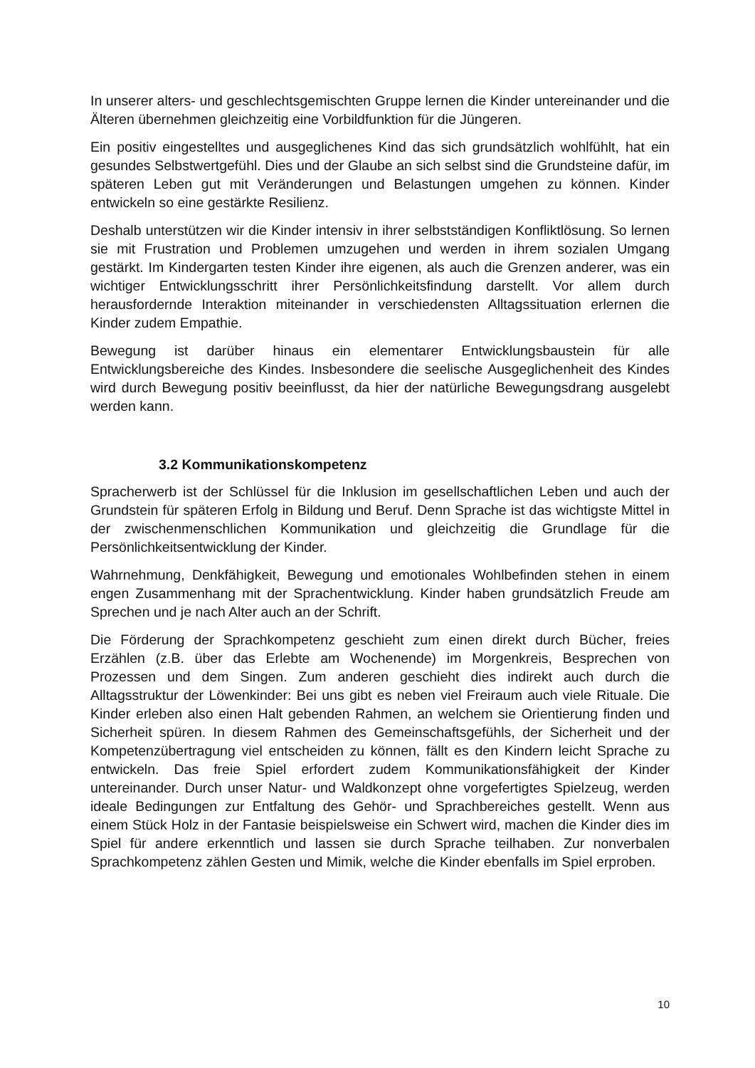In unserer alters- und geschlechtsgemischten Gruppe lernen die Kinder untereinander und die Älteren übernehmen gleichzeitig eine Vorbildfunktion für die Jüngeren.
Ein positiv eingestelltes und ausgeglichenes Kind das sich grundsätzlich wohlfühlt, hat ein gesundes Selbstwertgefühl. Dies und der Glaube an sich selbst sind die Grundsteine dafür, im späteren Leben gut mit Veränderungen und Belastungen umgehen zu können. Kinder entwickeln so eine gestärkte Resilienz.
Deshalb unterstützen wir die Kinder intensiv in ihrer selbstständigen Konfliktlösung. So lernen sie mit Frustration und Problemen umzugehen und werden in ihrem sozialen Umgang gestärkt. Im Kindergarten testen Kinder ihre eigenen, als auch die Grenzen anderer, was ein wichtiger Entwicklungsschritt ihrer Persönlichkeitsfindung darstellt. Vor allem durch herausfordernde Interaktion miteinander in verschiedensten Alltagssituation erlernen die Kinder zudem Empathie.
Bewegung ist darüber hinaus ein elementarer Entwicklungsbaustein für alle Entwicklungsbereiche des Kindes. Insbesondere die seelische Ausgeglichenheit des Kindes wird durch Bewegung positiv beeinflusst, da hier der natürliche Bewegungsdrang ausgelebt werden kann.
3.2 Kommunikationskompetenz
Spracherwerb ist der Schlüssel für die Inklusion im gesellschaftlichen Leben und auch der Grundstein für späteren Erfolg in Bildung und Beruf. Denn Sprache ist das wichtigste Mittel in der zwischenmenschlichen Kommunikation und gleichzeitig die Grundlage für die Persönlichkeitsentwicklung der Kinder.
Wahrnehmung, Denkfähigkeit, Bewegung und emotionales Wohlbefinden stehen in einem engen Zusammenhang mit der Sprachentwicklung. Kinder haben grundsätzlich Freude am Sprechen und je nach Alter auch an der Schrift.
Die Förderung der Sprachkompetenz geschieht zum einen direkt durch Bücher, freies Erzählen (z.B. über das Erlebte am Wochenende) im Morgenkreis, Besprechen von Prozessen und dem Singen. Zum anderen geschieht dies indirekt auch durch die Alltagsstruktur der Löwenkinder: Bei uns gibt es neben viel Freiraum auch viele Rituale. Die Kinder erleben also einen Halt gebenden Rahmen, an welchem sie Orientierung finden und Sicherheit spüren. In diesem Rahmen des Gemeinschaftsgefühls, der Sicherheit und der Kompetenzübertragung viel entscheiden zu können, fällt es den Kindern leicht Sprache zu entwickeln. Das freie Spiel erfordert zudem Kommunikationsfähigkeit der Kinder untereinander. Durch unser Natur- und Waldkonzept ohne vorgefertigtes Spielzeug, werden ideale Bedingungen zur Entfaltung des Gehör- und Sprachbereiches gestellt. Wenn aus einem Stück Holz in der Fantasie beispielsweise ein Schwert wird, machen die Kinder dies im Spiel für andere erkenntlich und lassen sie durch Sprache teilhaben. Zur nonverbalen Sprachkompetenz zählen Gesten und Mimik, welche die Kinder ebenfalls im Spiel erproben.
10